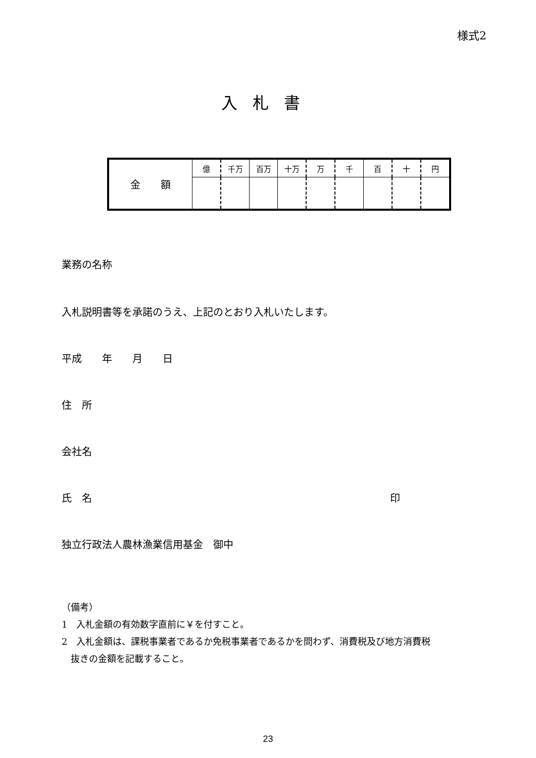様式2
入札書
| 金 額 | 億 | 千万 | 百万 | 十万 | 万 | 千 | 百 | 十 | 円 |
業務の名称
入札説明書等を承諾のうえ、上記のとおり入札いたします。
平成　　年　　月　　日
住　所
会社名
氏　名 印
独立行政法人農林漁業信用基金　御中
（備考）
1　入札金額の有効数字直前に￥を付すこと。
2　入札金額は、課税事業者であるか免税事業者であるかを問わず、消費税及び地方消費税
　抜きの金額を記載すること。
23